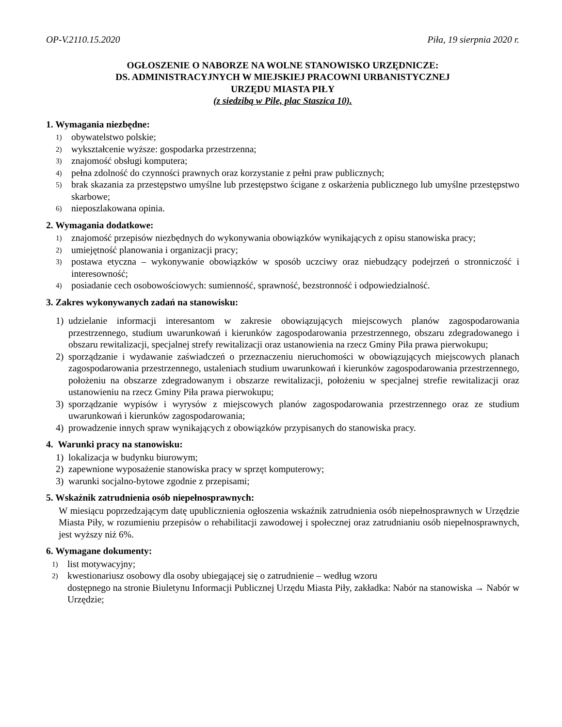OP-V.2110.15.2020 Piła, 19 sierpnia 2020 r.
OGŁOSZENIE O NABORZE NA WOLNE STANOWISKO URZĘDNICZE:
DS. ADMINISTRACYJNYCH W MIEJSKIEJ PRACOWNI URBANISTYCZNEJ
URZĘDU MIASTA PIŁY
(z siedzibą w Pile, plac Staszica 10).
1. Wymagania niezbędne:
1)
obywatelstwo polskie;
2)
wykształcenie wyższe: gospodarka przestrzenna;
3)
znajomość obsługi komputera;
4)
pełna zdolność do czynności prawnych oraz korzystanie z pełni praw publicznych;
5)
brak skazania za przestępstwo umyślne lub przestępstwo ścigane z oskarżenia publicznego lub umyślne przestępstwo skarbowe;
6)
nieposzlakowana opinia.
2. Wymagania dodatkowe:
1)
znajomość przepisów niezbędnych do wykonywania obowiązków wynikających z opisu stanowiska pracy;
2)
umiejętność planowania i organizacji pracy;
3)
postawa etyczna – wykonywanie obowiązków w sposób uczciwy oraz niebudzący podejrzeń o stronniczość i interesowność;
4)
posiadanie cech osobowościowych: sumienność, sprawność, bezstronność i odpowiedzialność.
3. Zakres wykonywanych zadań na stanowisku:
1) udzielanie informacji interesantom w zakresie obowiązujących miejscowych planów zagospodarowania przestrzennego, studium uwarunkowań i kierunków zagospodarowania przestrzennego, obszaru zdegradowanego i obszaru rewitalizacji, specjalnej strefy rewitalizacji oraz ustanowienia na rzecz Gminy Piła prawa pierwokupu;
2) sporządzanie i wydawanie zaświadczeń o przeznaczeniu nieruchomości w obowiązujących miejscowych planach zagospodarowania przestrzennego, ustaleniach studium uwarunkowań i kierunków zagospodarowania przestrzennego, położeniu na obszarze zdegradowanym i obszarze rewitalizacji, położeniu w specjalnej strefie rewitalizacji oraz ustanowieniu na rzecz Gminy Piła prawa pierwokupu;
3) sporządzanie wypisów i wyrysów z miejscowych planów zagospodarowania przestrzennego oraz ze studium uwarunkowań i kierunków zagospodarowania;
4) prowadzenie innych spraw wynikających z obowiązków przypisanych do stanowiska pracy.
4. Warunki pracy na stanowisku:
1) lokalizacja w budynku biurowym;
2) zapewnione wyposażenie stanowiska pracy w sprzęt komputerowy;
3) warunki socjalno-bytowe zgodnie z przepisami;
5. Wskaźnik zatrudnienia osób niepełnosprawnych:
W miesiącu poprzedzającym datę upublicznienia ogłoszenia wskaźnik zatrudnienia osób niepełnosprawnych w Urzędzie Miasta Piły, w rozumieniu przepisów o rehabilitacji zawodowej i społecznej oraz zatrudnianiu osób niepełnosprawnych, jest wyższy niż 6%.
6. Wymagane dokumenty:
1)
list motywacyjny;
2)
kwestionariusz osobowy dla osoby ubiegającej się o zatrudnienie – według wzoru
dostępnego na stronie Biuletynu Informacji Publicznej Urzędu Miasta Piły, zakładka: Nabór na stanowiska → Nabór w Urzędzie;